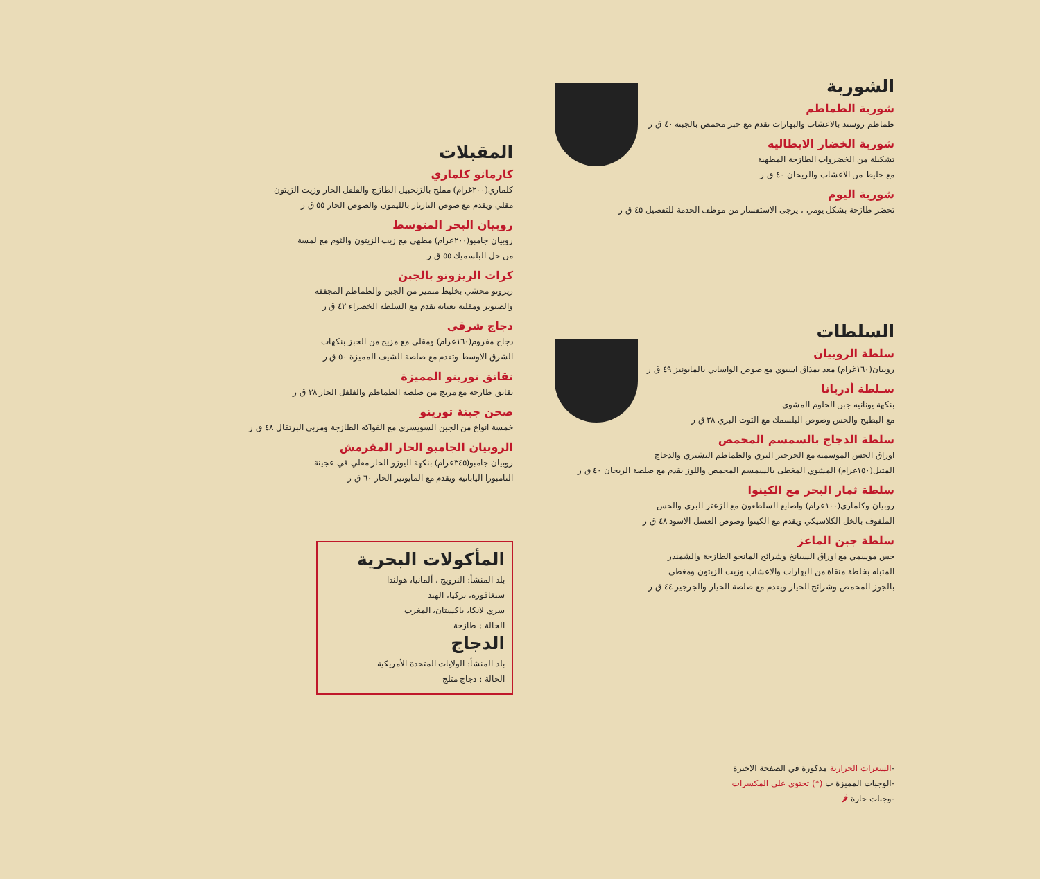الشوربة
شوربة الطماطم
طماطم روستد بالاعشاب والبهارات تقدم مع خبز محمص بالجبنة ٤٠ ق ر
شوربة الخضار الايطاليه
تشكيلة من الخضروات الطازجة المطهية
مع خليط من الاعشاب والريحان ٤٠ ق ر
شوربة اليوم
تحضر طازجة بشكل يومي ، يرجى الاستفسار من موظف الخدمة للتفصيل ٤٥ ق ر
السلطات
سلطة الروبيان
روبيان(١٦٠غرام) معد بمذاق اسيوي مع صوص الواسابي بالمايونيز ٤٩ ق ر
سـلطة أدريانا
بنكهة يونانيه جبن الحلوم المشوي
مع البطيخ والخس وصوص البلسمك مع التوت البري ٣٨ ق ر
سلطة الدجاج بالسمسم المحمص
اوراق الخس الموسمية مع الجرجير البري والطماطم التشيري والدجاج
المتبل(١٥٠غرام) المشوي المغطى بالسمسم المحمص واللوز يقدم مع صلصة الريحان ٤٠ ق ر
سلطة ثمار البحر مع الكينوا
روبيان وكلماري(١٠٠غرام) واصابع السلطعون مع الزعتر البري والخس
الملفوف بالخل الكلاسيكي ويقدم مع الكينوا وصوص العسل الاسود ٤٨ ق ر
سلطة جبن الماعز
خس موسمي مع اوراق السبانخ وشرائح المانجو الطازجة والشمندر
المتبله بخلطة منقاة من البهارات والاعشاب وزيت الزيتون ومغطى
بالجوز المحمص وشرائح الخيار ويقدم مع صلصة الخيار والجرجير ٤٤ ق ر
-السعرات الحرارية مذكورة في الصفحة الاخيرة
-الوجبات المميزة ب (*) تحتوي على المكسرات
-وجبات حارة 🌶
المقبلات
كارمانو كلماري
كلماري(٢٠٠غرام) مملح بالزنجبيل الطازج والفلفل الحار وزيت الزيتون
مقلي ويقدم مع صوص التارتار بالليمون والصوص الحار ٥٥ ق ر
روبيان البحر المتوسط
روبيان جامبو(٢٠٠غرام) مطهي مع زيت الزيتون والثوم مع لمسة
من خل البلسميك ٥٥ ق ر
كرات الريزوتو بالجبن
ريزوتو محشي بخليط متميز من الجبن والطماطم المجففة
والصنوبر ومقلية بعناية تقدم مع السلطة الخضراء ٤٢ ق ر
دجاج شرقي
دجاج مفروم(١٦٠غرام) ومقلي مع مزيج من الخبز بنكهات
الشرق الاوسط وتقدم مع صلصة الشيف المميزة ٥٠ ق ر
نقانق تورينو المميزة
نقانق طازجة مع مزيج من صلصة الطماطم والفلفل الحار ٣٨ ق ر
صحن جبنة تورينو
خمسة انواع من الجبن السويسري مع الفواكه الطازجة ومربى البرتقال ٤٨ ق ر
الروبيان الجامبو الحار المقرمش
روبيان جامبو(٣٤٥غرام) بنكهة اليوزو الحار مقلي في عجينة
التامبورا اليابانية ويقدم مع المايونيز الحار ٦٠ ق ر
المأكولات البحرية
بلد المنشأ: النرويج ، ألمانيا، هولندا
سنغافورة، تركيا، الهند
سري لانكا، باكستان، المغرب
الحالة : طازجة
الدجاج
بلد المنشأ: الولايات المتحدة الأمريكية
الحالة : دجاج متلج